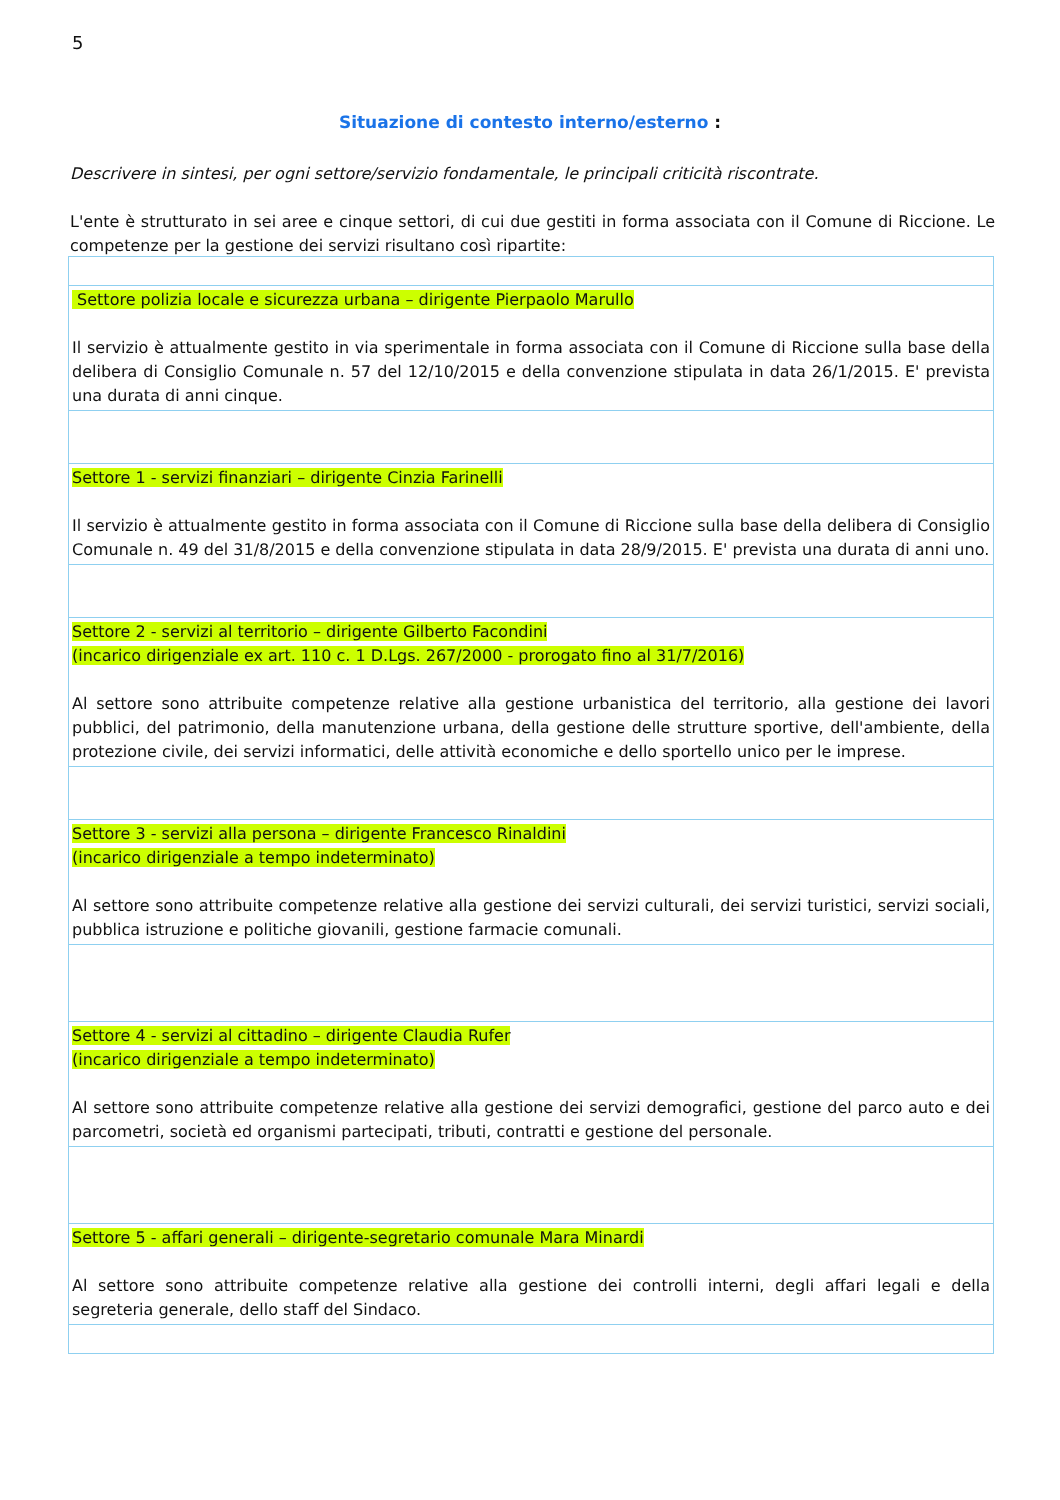5
Situazione di contesto interno/esterno :
Descrivere in sintesi, per ogni settore/servizio fondamentale, le principali criticità riscontrate.
L'ente è strutturato in sei aree e cinque settori, di cui due gestiti in forma associata con il Comune di Riccione. Le competenze per la gestione dei servizi risultano così ripartite:
| Settore polizia locale e sicurezza urbana – dirigente Pierpaolo Marullo Il servizio è attualmente gestito in via sperimentale in forma associata con il Comune di Riccione sulla base della delibera di Consiglio Comunale n. 57 del 12/10/2015 e della convenzione stipulata in data 26/1/2015. E' prevista una durata di anni cinque. |
| Settore 1 - servizi finanziari – dirigente Cinzia Farinelli Il servizio è attualmente gestito in forma associata con il Comune di Riccione sulla base della delibera di Consiglio Comunale n. 49 del 31/8/2015 e della convenzione stipulata in data 28/9/2015. E' prevista una durata di anni uno. |
| Settore 2 - servizi al territorio – dirigente Gilberto Facondini (incarico dirigenziale ex art. 110 c. 1 D.Lgs. 267/2000 - prorogato fino al 31/7/2016) Al settore sono attribuite competenze relative alla gestione urbanistica del territorio, alla gestione dei lavori pubblici, del patrimonio, della manutenzione urbana, della gestione delle strutture sportive, dell'ambiente, della protezione civile, dei servizi informatici, delle attività economiche e dello sportello unico per le imprese. |
| Settore 3 - servizi alla persona – dirigente Francesco Rinaldini (incarico dirigenziale a tempo indeterminato) Al settore sono attribuite competenze relative alla gestione dei servizi culturali, dei servizi turistici, servizi sociali, pubblica istruzione e politiche giovanili, gestione farmacie comunali. |
| Settore 4 - servizi al cittadino – dirigente Claudia Rufer (incarico dirigenziale a tempo indeterminato) Al settore sono attribuite competenze relative alla gestione dei servizi demografici, gestione del parco auto e dei parcometri, società ed organismi partecipati, tributi, contratti e gestione del personale. |
| Settore 5 - affari generali – dirigente-segretario comunale Mara Minardi Al settore sono attribuite competenze relative alla gestione dei controlli interni, degli affari legali e della segreteria generale, dello staff del Sindaco. |